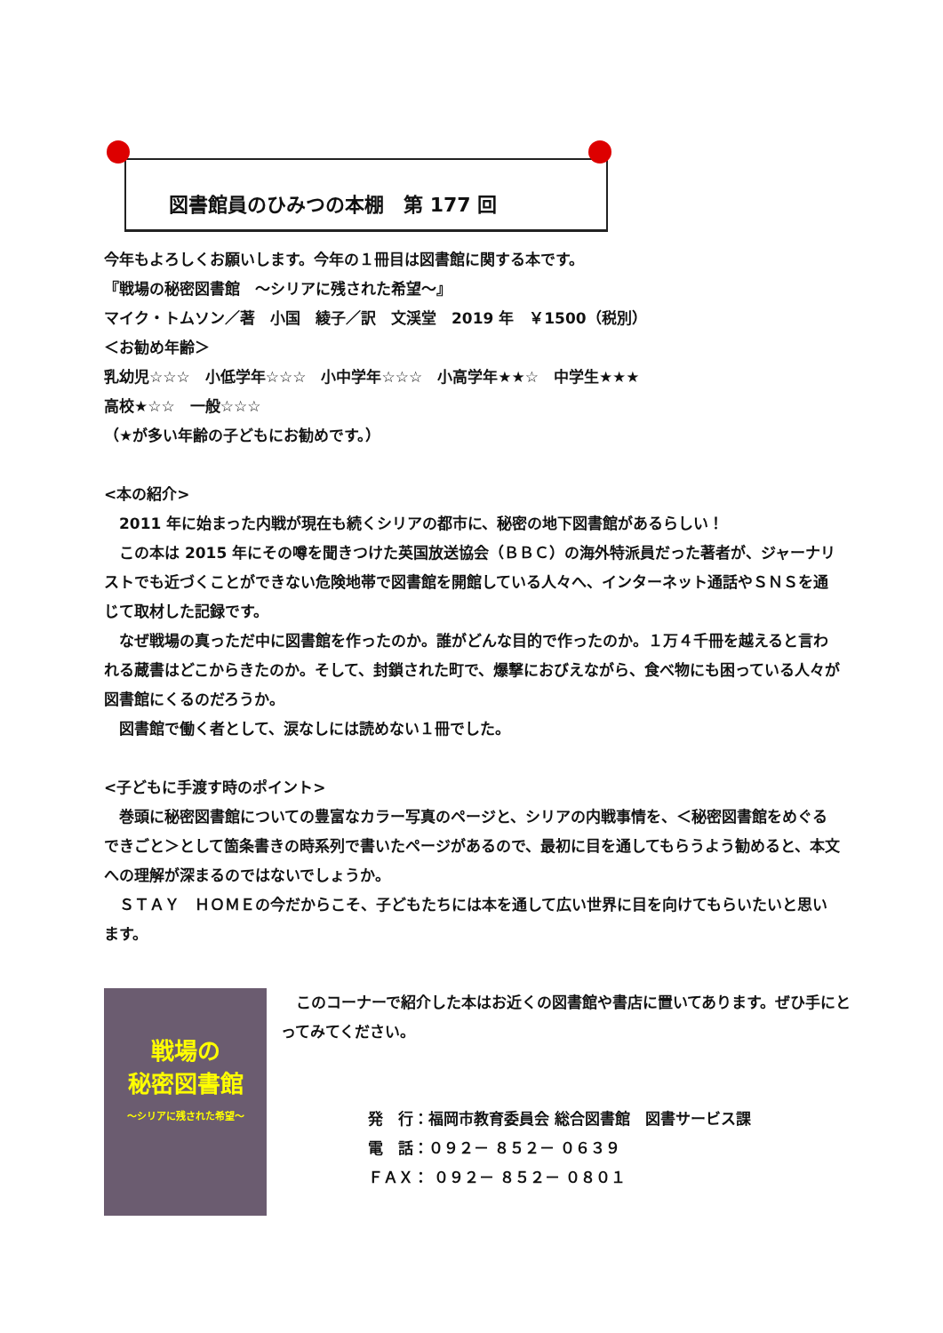図書館員のひみつの本棚　第 177 回
今年もよろしくお願いします。今年の１冊目は図書館に関する本です。
『戦場の秘密図書館　～シリアに残された希望～』
マイク・トムソン／著　小国　綾子／訳　文渓堂　2019 年　￥1500（税別）
＜お勧め年齢＞
乳幼児☆☆☆　小低学年☆☆☆　小中学年☆☆☆　小高学年★★☆　中学生★★★
高校★☆☆　一般☆☆☆
（★が多い年齢の子どもにお勧めです。）
<本の紹介>
　2011 年に始まった内戦が現在も続くシリアの都市に、秘密の地下図書館があるらしい！
　この本は 2015 年にその噂を聞きつけた英国放送協会（ＢＢＣ）の海外特派員だった著者が、ジャーナリストでも近づくことができない危険地帯で図書館を開館している人々へ、インターネット通話やＳＮＳを通じて取材した記録です。
　なぜ戦場の真っただ中に図書館を作ったのか。誰がどんな目的で作ったのか。１万４千冊を越えると言われる蔵書はどこからきたのか。そして、封鎖された町で、爆撃におびえながら、食べ物にも困っている人々が図書館にくるのだろうか。
　図書館で働く者として、涙なしには読めない１冊でした。
<子どもに手渡す時のポイント>
　巻頭に秘密図書館についての豊富なカラー写真のページと、シリアの内戦事情を、＜秘密図書館をめぐるできごと＞として箇条書きの時系列で書いたページがあるので、最初に目を通してもらうよう勧めると、本文への理解が深まるのではないでしょうか。
　ＳＴＡＹ　ＨＯＭＥの今だからこそ、子どもたちには本を通して広い世界に目を向けてもらいたいと思います。
戦場の
秘密図書館
～シリアに残された希望～
　このコーナーで紹介した本はお近くの図書館や書店に置いてあります。ぜひ手にとってみてください。
発　行：福岡市教育委員会 総合図書館　図書サービス課
電　話：０９２－ ８５２－ ０６３９
ＦＡＸ： ０９２－ ８５２－ ０８０１